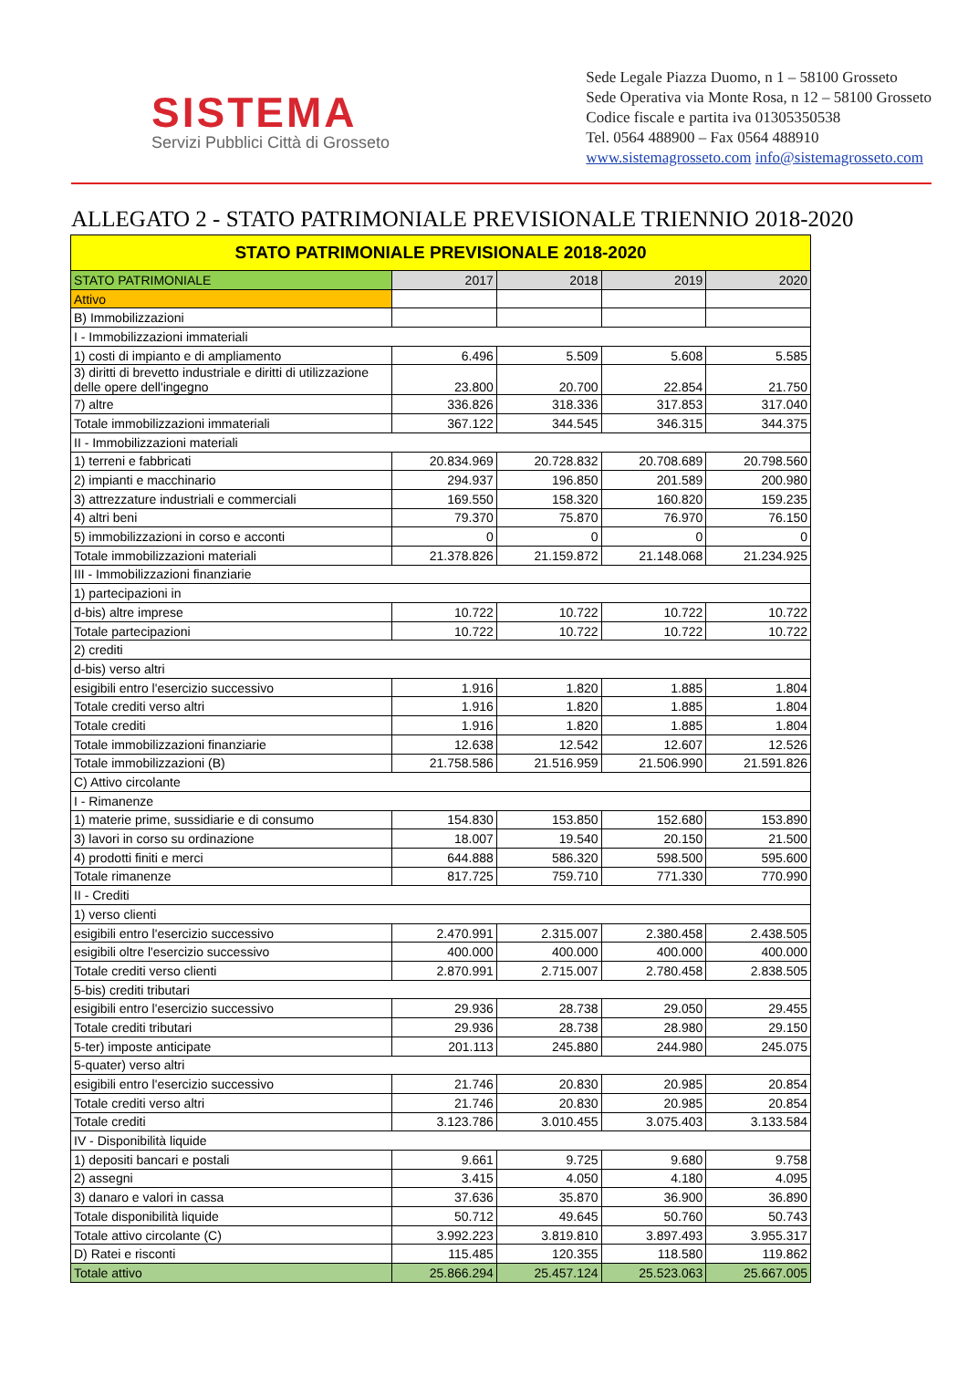SISTEMA
Servizi Pubblici Città di Grosseto
Sede Legale Piazza Duomo, n 1 – 58100 Grosseto
Sede Operativa via Monte Rosa, n 12 – 58100 Grosseto
Codice fiscale e partita iva 01305350538
Tel. 0564 488900 – Fax 0564 488910
www.sistemagrosseto.com info@sistemagrosseto.com
ALLEGATO 2 - STATO PATRIMONIALE PREVISIONALE TRIENNIO 2018-2020
| STATO PATRIMONIALE PREVISIONALE 2018-2020 | | | | |
| --- | --- | --- | --- | --- |
| STATO PATRIMONIALE | 2017 | 2018 | 2019 | 2020 |
| Attivo | | | | |
| B) Immobilizzazioni | | | | |
| I - Immobilizzazioni immateriali | | | | |
| 1) costi di impianto e di ampliamento | 6.496 | 5.509 | 5.608 | 5.585 |
| 3) diritti di brevetto industriale e diritti di utilizzazione delle opere dell'ingegno | 23.800 | 20.700 | 22.854 | 21.750 |
| 7) altre | 336.826 | 318.336 | 317.853 | 317.040 |
| Totale immobilizzazioni immateriali | 367.122 | 344.545 | 346.315 | 344.375 |
| II - Immobilizzazioni materiali | | | | |
| 1) terreni e fabbricati | 20.834.969 | 20.728.832 | 20.708.689 | 20.798.560 |
| 2) impianti e macchinario | 294.937 | 196.850 | 201.589 | 200.980 |
| 3) attrezzature industriali e commerciali | 169.550 | 158.320 | 160.820 | 159.235 |
| 4) altri beni | 79.370 | 75.870 | 76.970 | 76.150 |
| 5) immobilizzazioni in corso e acconti | 0 | 0 | 0 | 0 |
| Totale immobilizzazioni materiali | 21.378.826 | 21.159.872 | 21.148.068 | 21.234.925 |
| III - Immobilizzazioni finanziarie | | | | |
| 1) partecipazioni in | | | | |
| d-bis) altre imprese | 10.722 | 10.722 | 10.722 | 10.722 |
| Totale partecipazioni | 10.722 | 10.722 | 10.722 | 10.722 |
| 2) crediti | | | | |
| d-bis) verso altri | | | | |
| esigibili entro l'esercizio successivo | 1.916 | 1.820 | 1.885 | 1.804 |
| Totale crediti verso altri | 1.916 | 1.820 | 1.885 | 1.804 |
| Totale crediti | 1.916 | 1.820 | 1.885 | 1.804 |
| Totale immobilizzazioni finanziarie | 12.638 | 12.542 | 12.607 | 12.526 |
| Totale immobilizzazioni (B) | 21.758.586 | 21.516.959 | 21.506.990 | 21.591.826 |
| C) Attivo circolante | | | | |
| I - Rimanenze | | | | |
| 1) materie prime, sussidiarie e di consumo | 154.830 | 153.850 | 152.680 | 153.890 |
| 3) lavori in corso su ordinazione | 18.007 | 19.540 | 20.150 | 21.500 |
| 4) prodotti finiti e merci | 644.888 | 586.320 | 598.500 | 595.600 |
| Totale rimanenze | 817.725 | 759.710 | 771.330 | 770.990 |
| II - Crediti | | | | |
| 1) verso clienti | | | | |
| esigibili entro l'esercizio successivo | 2.470.991 | 2.315.007 | 2.380.458 | 2.438.505 |
| esigibili oltre l'esercizio successivo | 400.000 | 400.000 | 400.000 | 400.000 |
| Totale crediti verso clienti | 2.870.991 | 2.715.007 | 2.780.458 | 2.838.505 |
| 5-bis) crediti tributari | | | | |
| esigibili entro l'esercizio successivo | 29.936 | 28.738 | 29.050 | 29.455 |
| Totale crediti tributari | 29.936 | 28.738 | 28.980 | 29.150 |
| 5-ter) imposte anticipate | 201.113 | 245.880 | 244.980 | 245.075 |
| 5-quater) verso altri | | | | |
| esigibili entro l'esercizio successivo | 21.746 | 20.830 | 20.985 | 20.854 |
| Totale crediti verso altri | 21.746 | 20.830 | 20.985 | 20.854 |
| Totale crediti | 3.123.786 | 3.010.455 | 3.075.403 | 3.133.584 |
| IV - Disponibilità liquide | | | | |
| 1) depositi bancari e postali | 9.661 | 9.725 | 9.680 | 9.758 |
| 2) assegni | 3.415 | 4.050 | 4.180 | 4.095 |
| 3) danaro e valori in cassa | 37.636 | 35.870 | 36.900 | 36.890 |
| Totale disponibilità liquide | 50.712 | 49.645 | 50.760 | 50.743 |
| Totale attivo circolante (C) | 3.992.223 | 3.819.810 | 3.897.493 | 3.955.317 |
| D) Ratei e risconti | 115.485 | 120.355 | 118.580 | 119.862 |
| Totale attivo | 25.866.294 | 25.457.124 | 25.523.063 | 25.667.005 |